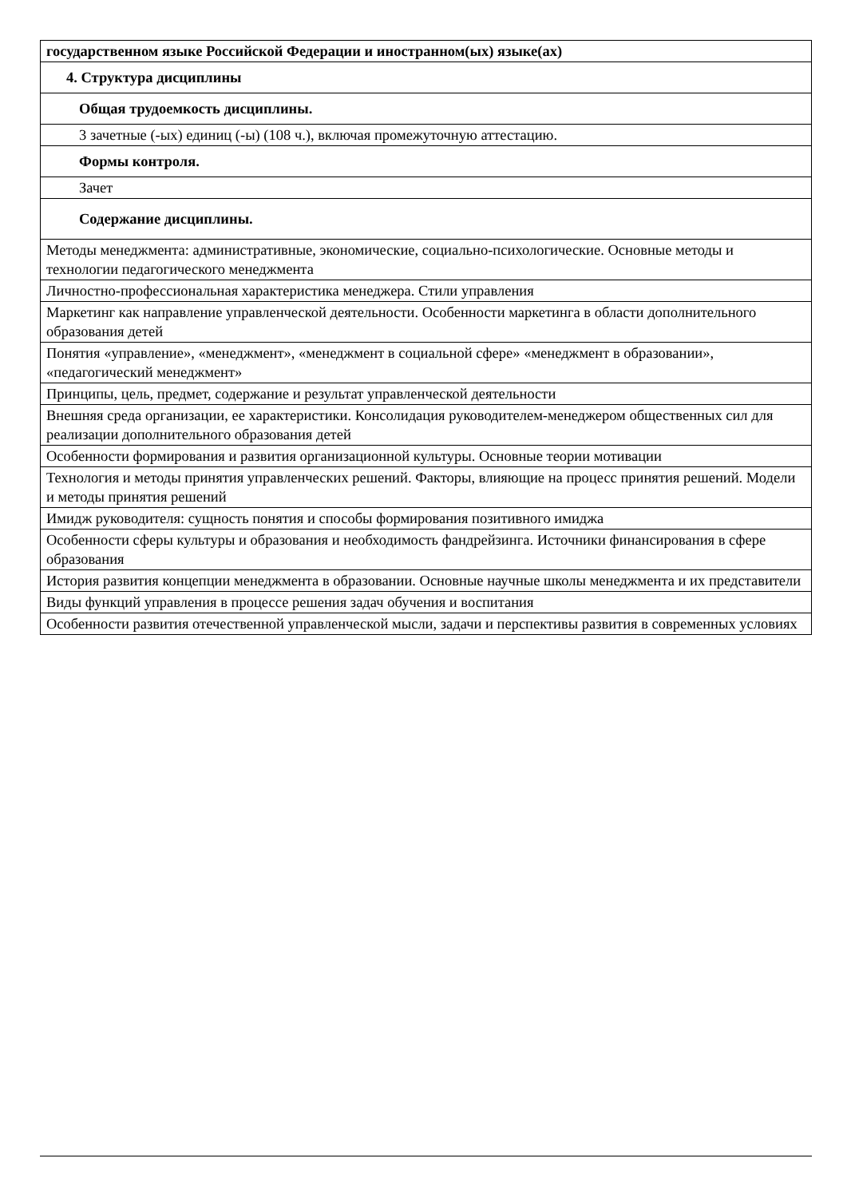| государственном языке Российской Федерации и иностранном(ых) языке(ах) |
| 4. Структура дисциплины |
| Общая трудоемкость дисциплины. |
| 3 зачетные (-ых) единиц (-ы) (108 ч.), включая промежуточную аттестацию. |
| Формы контроля. |
| Зачет |
| Содержание дисциплины. |
| Методы менеджмента: административные, экономические, социально-психологические. Основные методы и технологии педагогического менеджмента |
| Личностно-профессиональная характеристика менеджера. Стили управления |
| Маркетинг как направление управленческой деятельности. Особенности маркетинга в области дополнительного образования детей |
| Понятия «управление», «менеджмент», «менеджмент в социальной сфере» «менеджмент в образовании», «педагогический менеджмент» |
| Принципы, цель, предмет, содержание и результат управленческой деятельности |
| Внешняя среда организации, ее характеристики. Консолидация руководителем-менеджером общественных сил для реализации дополнительного образования детей |
| Особенности формирования и развития организационной культуры. Основные теории мотивации |
| Технология и методы принятия управленческих решений. Факторы, влияющие на процесс принятия решений. Модели и методы принятия решений |
| Имидж руководителя: сущность понятия и способы формирования позитивного имиджа |
| Особенности сферы культуры и образования и необходимость фандрейзинга. Источники финансирования в сфере образования |
| История развития концепции менеджмента в образовании. Основные научные школы менеджмента и их представители |
| Виды функций управления в процессе решения задач обучения и воспитания |
| Особенности развития отечественной управленческой мысли, задачи и перспективы развития в современных условиях |